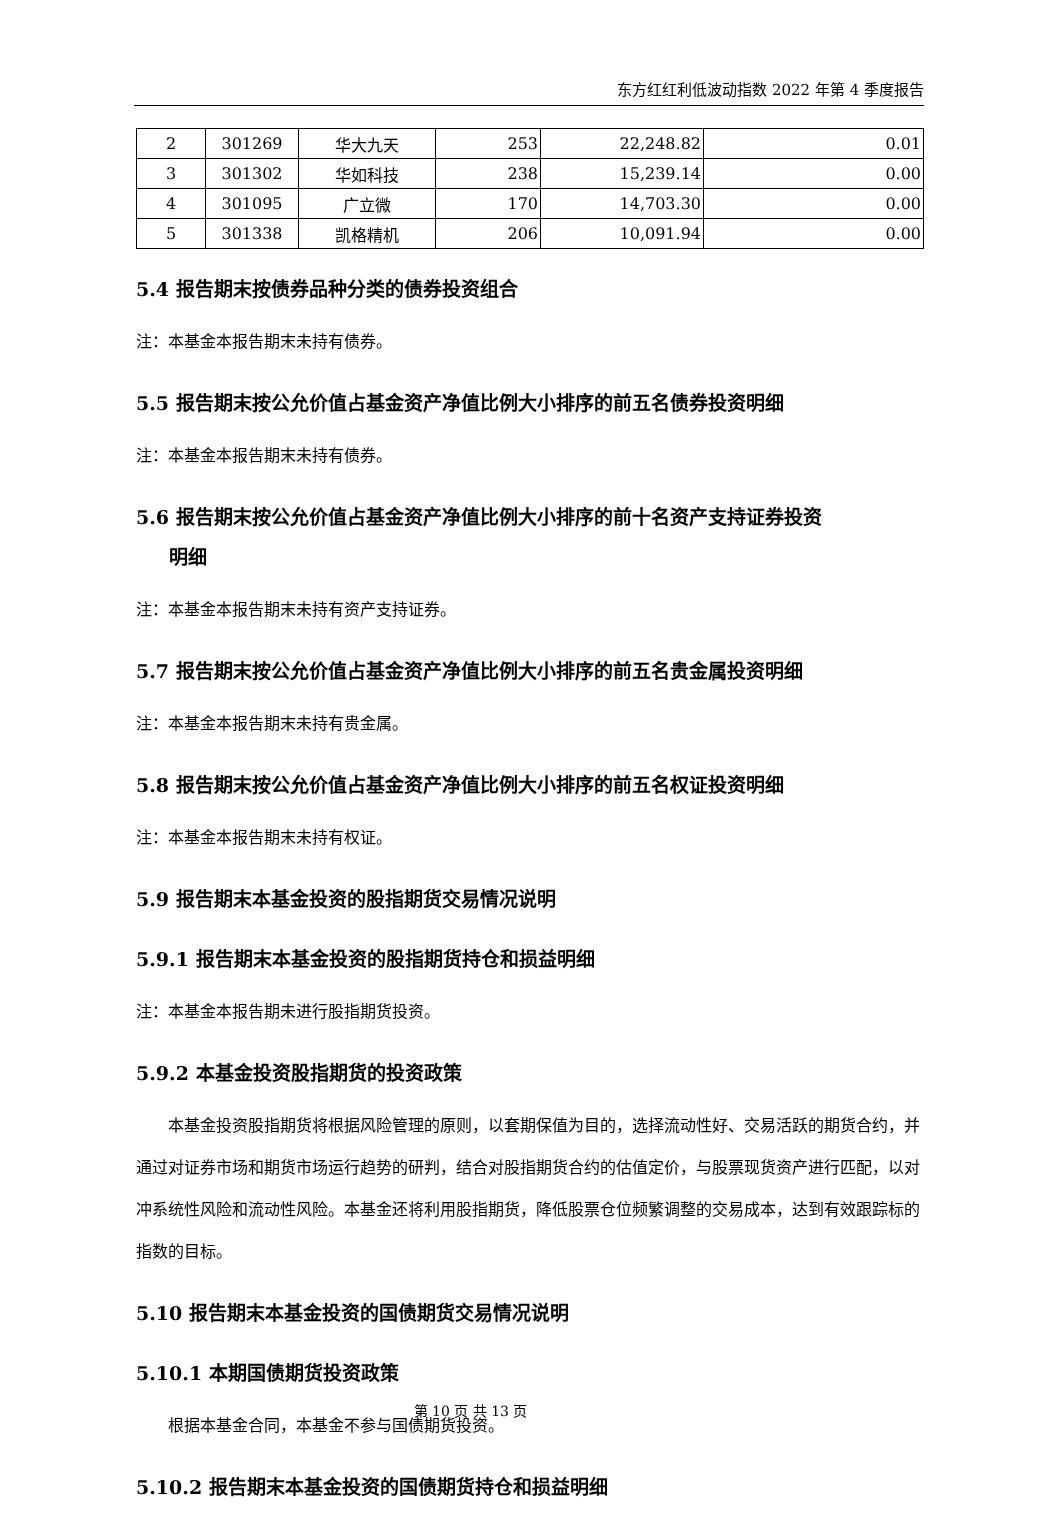东方红红利低波动指数 2022 年第 4 季度报告
| 2 | 301269 | 华大九天 | 253 | 22,248.82 | 0.01 |
| 3 | 301302 | 华如科技 | 238 | 15,239.14 | 0.00 |
| 4 | 301095 | 广立微 | 170 | 14,703.30 | 0.00 |
| 5 | 301338 | 凯格精机 | 206 | 10,091.94 | 0.00 |
5.4 报告期末按债券品种分类的债券投资组合
注：本基金本报告期末未持有债券。
5.5 报告期末按公允价值占基金资产净值比例大小排序的前五名债券投资明细
注：本基金本报告期末未持有债券。
5.6 报告期末按公允价值占基金资产净值比例大小排序的前十名资产支持证券投资
明细
注：本基金本报告期末未持有资产支持证券。
5.7 报告期末按公允价值占基金资产净值比例大小排序的前五名贵金属投资明细
注：本基金本报告期末未持有贵金属。
5.8 报告期末按公允价值占基金资产净值比例大小排序的前五名权证投资明细
注：本基金本报告期末未持有权证。
5.9 报告期末本基金投资的股指期货交易情况说明
5.9.1 报告期末本基金投资的股指期货持仓和损益明细
注：本基金本报告期未进行股指期货投资。
5.9.2 本基金投资股指期货的投资政策
本基金投资股指期货将根据风险管理的原则，以套期保值为目的，选择流动性好、交易活跃的期货合约，并通过对证券市场和期货市场运行趋势的研判，结合对股指期货合约的估值定价，与股票现货资产进行匹配，以对冲系统性风险和流动性风险。本基金还将利用股指期货，降低股票仓位频繁调整的交易成本，达到有效跟踪标的指数的目标。
5.10 报告期末本基金投资的国债期货交易情况说明
5.10.1 本期国债期货投资政策
根据本基金合同，本基金不参与国债期货投资。
5.10.2 报告期末本基金投资的国债期货持仓和损益明细
第 10 页 共 13 页